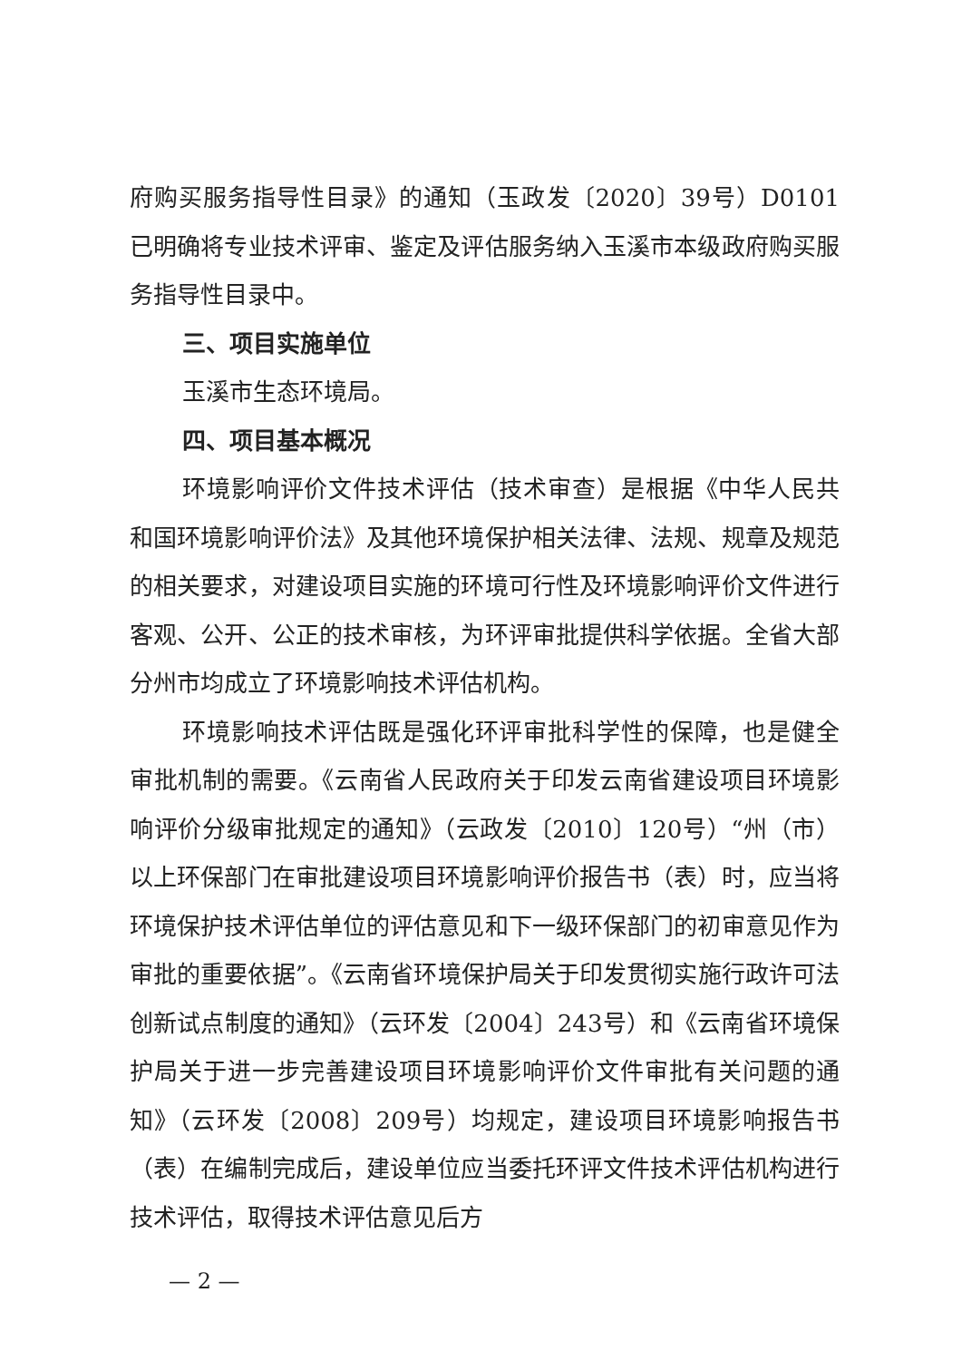府购买服务指导性目录》的通知（玉政发〔2020〕39号）D0101已明确将专业技术评审、鉴定及评估服务纳入玉溪市本级政府购买服务指导性目录中。
三、项目实施单位
玉溪市生态环境局。
四、项目基本概况
环境影响评价文件技术评估（技术审查）是根据《中华人民共和国环境影响评价法》及其他环境保护相关法律、法规、规章及规范的相关要求，对建设项目实施的环境可行性及环境影响评价文件进行客观、公开、公正的技术审核，为环评审批提供科学依据。全省大部分州市均成立了环境影响技术评估机构。
环境影响技术评估既是强化环评审批科学性的保障，也是健全审批机制的需要。《云南省人民政府关于印发云南省建设项目环境影响评价分级审批规定的通知》（云政发〔2010〕120号）“州（市）以上环保部门在审批建设项目环境影响评价报告书（表）时，应当将环境保护技术评估单位的评估意见和下一级环保部门的初审意见作为审批的重要依据”。《云南省环境保护局关于印发贯彻实施行政许可法创新试点制度的通知》（云环发〔2004〕243号）和《云南省环境保护局关于进一步完善建设项目环境影响评价文件审批有关问题的通知》（云环发〔2008〕209号）均规定，建设项目环境影响报告书（表）在编制完成后，建设单位应当委托环评文件技术评估机构进行技术评估，取得技术评估意见后方
— 2 —